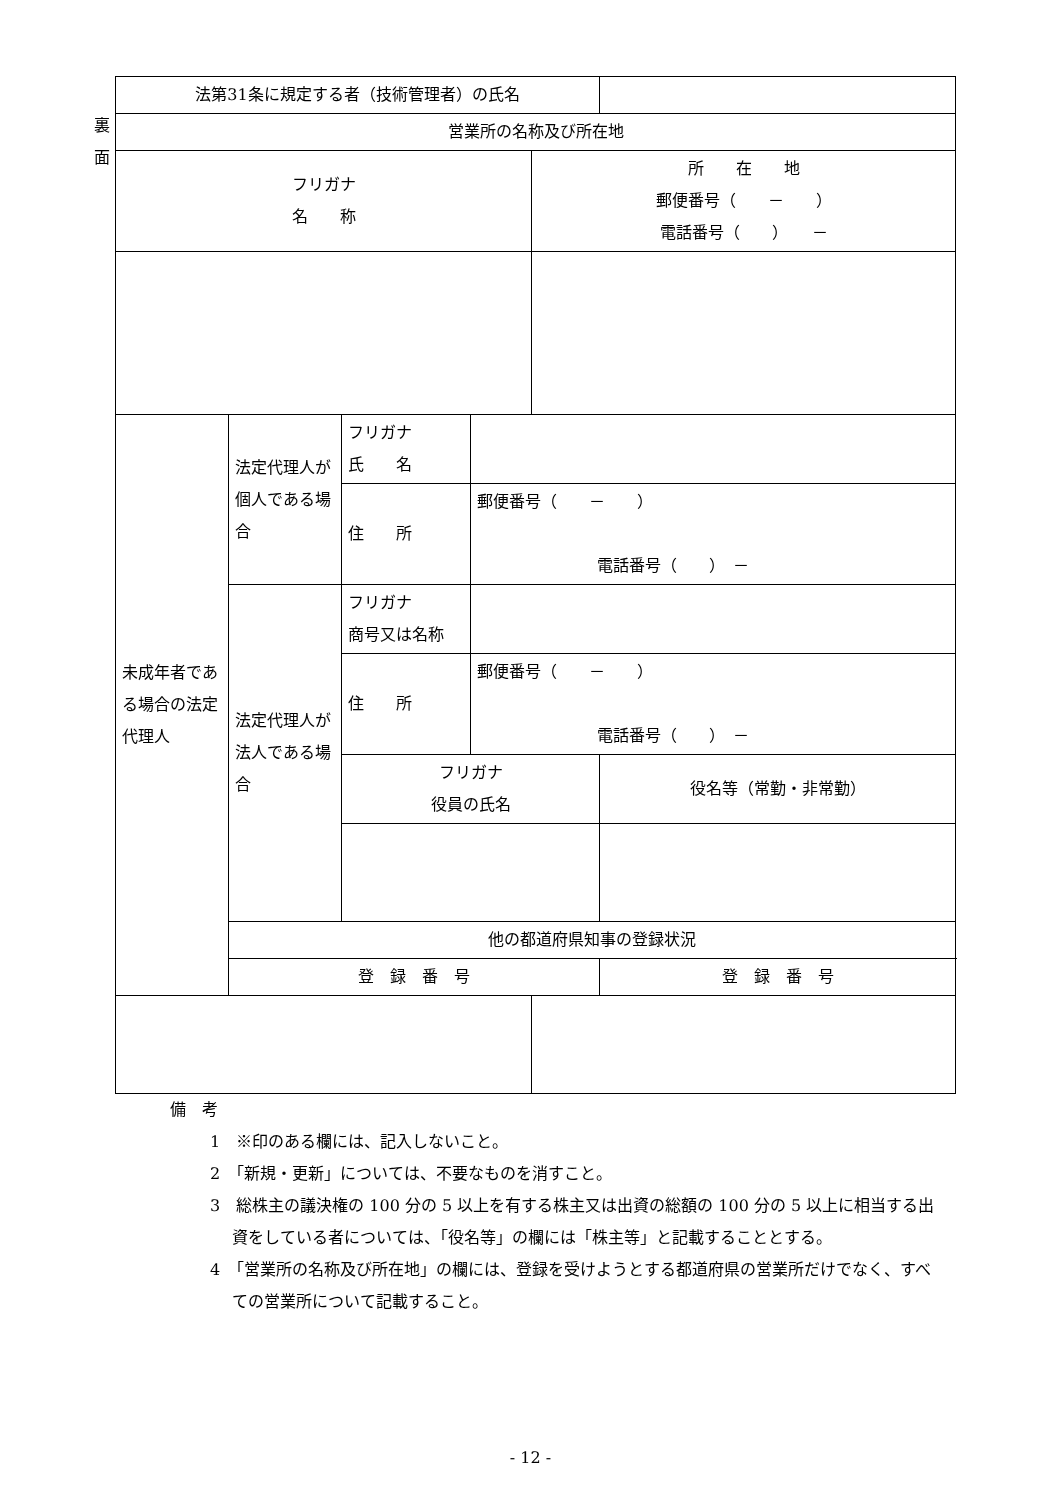裏
面
| 法第31条に規定する者（技術管理者）の氏名 | | | | | |
| 営業所の名称及び所在地 | | | | | |
| フリガナ 名 称 | | | | 所 在 地 郵便番号（ － ） 電話番号（ ） － | |
| 未成年者である場合の法定代理人 | 法定代理人が個人である場合 | フリガナ 氏 名 | | | |
| | | 住 所 | 郵便番号（ － ） 電話番号（ ） － | | |
| | 法定代理人が法人である場合 | フリガナ 商号又は名称 | | | |
| | | 住 所 | 郵便番号（ － ） 電話番号（ ） － | | |
| | | フリガナ 役員の氏名 | | | 役名等（常勤・非常勤） |
| | 他の都道府県知事の登録状況 | | | | |
| | 登 録 番 号 | | | | 登 録 番 号 |
備　考
1　※印のある欄には、記入しないこと。
2　「新規・更新」については、不要なものを消すこと。
3　総株主の議決権の 100 分の 5 以上を有する株主又は出資の総額の 100 分の 5 以上に相当する出資をしている者については、「役名等」の欄には「株主等」と記載することとする。
4　「営業所の名称及び所在地」の欄には、登録を受けようとする都道府県の営業所だけでなく、すべての営業所について記載すること。
- 12 -